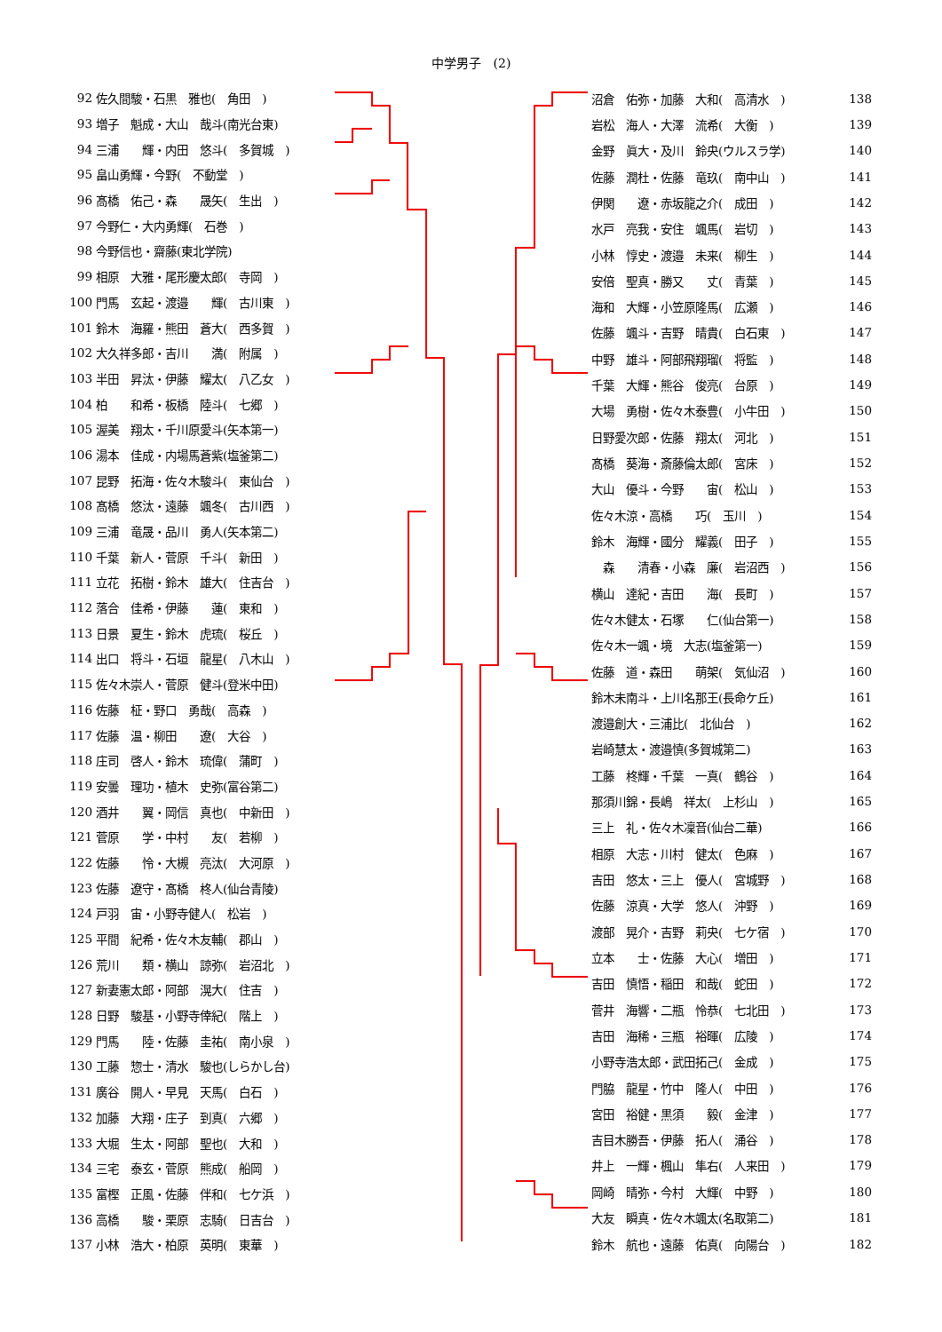中学男子　(2)
| 92 | 佐久間駿・石黒 雅也( 角田 ) |
| 93 | 増子 魁成・大山 哉斗(南光台東) |
| 94 | 三浦 輝・内田 悠斗( 多賀城 ) |
| 95 | 畠山勇輝・今野( 不動堂 ) |
| 96 | 髙橋 佑己・森 晟矢( 生出 ) |
| 97 | 今野仁・大内勇輝( 石巻 ) |
| 98 | 今野信也・齋藤(東北学院) |
| 99 | 相原 大雅・尾形慶太郎( 寺岡 ) |
| 100 | 門馬 玄起・渡邉 輝( 古川東 ) |
| 101 | 鈴木 海羅・熊田 蒼大( 西多賀 ) |
| 102 | 大久祥多郎・吉川 満( 附属 ) |
| 103 | 半田 昇汰・伊藤 耀太( 八乙女 ) |
| 104 | 柏 和希・板橋 陸斗( 七郷 ) |
| 105 | 渥美 翔太・千川原愛斗(矢本第一) |
| 106 | 湯本 佳成・内場馬蒼紫(塩釜第二) |
| 107 | 昆野 拓海・佐々木駿斗( 東仙台 ) |
| 108 | 髙橋 悠汰・遠藤 颯冬( 古川西 ) |
| 109 | 三浦 竜晟・品川 勇人(矢本第二) |
| 110 | 千葉 新人・菅原 千斗( 新田 ) |
| 111 | 立花 拓樹・鈴木 雄大( 住吉台 ) |
| 112 | 落合 佳希・伊藤 蓮( 東和 ) |
| 113 | 日景 夏生・鈴木 虎琉( 桜丘 ) |
| 114 | 出口 将斗・石垣 龍星( 八木山 ) |
| 115 | 佐々木崇人・菅原 健斗(登米中田) |
| 116 | 佐藤 柾・野口 勇哉( 高森 ) |
| 117 | 佐藤 温・柳田 遼( 大谷 ) |
| 118 | 庄司 啓人・鈴木 琉偉( 蒲町 ) |
| 119 | 安曇 理功・植木 史弥(富谷第二) |
| 120 | 酒井 翼・岡信 真也( 中新田 ) |
| 121 | 菅原 学・中村 友( 若柳 ) |
| 122 | 佐藤 怜・大槻 亮汰( 大河原 ) |
| 123 | 佐藤 遼守・髙橋 柊人(仙台青陵) |
| 124 | 戸羽 宙・小野寺健人( 松岩 ) |
| 125 | 平間 紀希・佐々木友輔( 郡山 ) |
| 126 | 荒川 類・横山 諒弥( 岩沼北 ) |
| 127 | 新妻憲太郎・阿部 滉大( 住吉 ) |
| 128 | 日野 駿基・小野寺倖紀( 階上 ) |
| 129 | 門馬 陸・佐藤 圭祐( 南小泉 ) |
| 130 | 工藤 惣士・清水 駿也(しらかし台) |
| 131 | 廣谷 開人・早見 天馬( 白石 ) |
| 132 | 加藤 大翔・庄子 到真( 六郷 ) |
| 133 | 大堀 生太・阿部 聖也( 大和 ) |
| 134 | 三宅 泰玄・菅原 熊成( 船岡 ) |
| 135 | 富樫 正風・佐藤 伴和( 七ケ浜 ) |
| 136 | 高橋 駿・栗原 志騎( 日吉台 ) |
| 137 | 小林 浩大・柏原 英明( 東華 ) |
| 沼倉 佑弥・加藤 大和( 高清水 ) | 138 |
| 岩松 海人・大澤 流希( 大衡 ) | 139 |
| 金野 眞大・及川 鈴央(ウルスラ学) | 140 |
| 佐藤 潤杜・佐藤 竜玖( 南中山 ) | 141 |
| 伊関 遼・赤坂龍之介( 成田 ) | 142 |
| 水戸 亮我・安住 颯馬( 岩切 ) | 143 |
| 小林 惇史・渡邉 未来( 柳生 ) | 144 |
| 安倍 聖真・勝又 丈( 青葉 ) | 145 |
| 海和 大輝・小笠原隆馬( 広瀬 ) | 146 |
| 佐藤 颯斗・吉野 晴貴( 白石東 ) | 147 |
| 中野 雄斗・阿部飛翔瑠( 将監 ) | 148 |
| 千葉 大輝・熊谷 俊亮( 台原 ) | 149 |
| 大場 勇樹・佐々木泰豊( 小牛田 ) | 150 |
| 日野愛次郎・佐藤 翔太( 河北 ) | 151 |
| 髙橋 葵海・斎藤倫太郎( 宮床 ) | 152 |
| 大山 優斗・今野 宙( 松山 ) | 153 |
| 佐々木涼・高橋 巧( 玉川 ) | 154 |
| 鈴木 海輝・國分 耀義( 田子 ) | 155 |
| 森 清春・小森 廉( 岩沼西 ) | 156 |
| 横山 達紀・吉田 海( 長町 ) | 157 |
| 佐々木健太・石塚 仁(仙台第一) | 158 |
| 佐々木一颯・境 大志(塩釜第一) | 159 |
| 佐藤 道・森田 萌架( 気仙沼 ) | 160 |
| 鈴木未南斗・上川名那王(長命ケ丘) | 161 |
| 渡邉創大・三浦比( 北仙台 ) | 162 |
| 岩崎慧太・渡邉慎(多賀城第二) | 163 |
| 工藤 柊輝・千葉 一真( 鶴谷 ) | 164 |
| 那須川錦・長嶋 祥太( 上杉山 ) | 165 |
| 三上 礼・佐々木凜音(仙台二華) | 166 |
| 相原 大志・川村 健太( 色麻 ) | 167 |
| 吉田 悠太・三上 優人( 宮城野 ) | 168 |
| 佐藤 涼真・大学 悠人( 沖野 ) | 169 |
| 渡部 晃介・吉野 莉央( 七ケ宿 ) | 170 |
| 立本 士・佐藤 大心( 増田 ) | 171 |
| 吉田 慎悟・稲田 和哉( 蛇田 ) | 172 |
| 菅井 海響・二瓶 怜恭( 七北田 ) | 173 |
| 吉田 海稀・三瓶 裕暉( 広陵 ) | 174 |
| 小野寺浩太郎・武田拓己( 金成 ) | 175 |
| 門脇 龍星・竹中 隆人( 中田 ) | 176 |
| 宮田 裕健・黒須 毅( 金津 ) | 177 |
| 吉目木勝吾・伊藤 拓人( 涌谷 ) | 178 |
| 井上 一輝・楓山 隼右( 人来田 ) | 179 |
| 岡崎 晴弥・今村 大輝( 中野 ) | 180 |
| 大友 瞬真・佐々木颯太(名取第二) | 181 |
| 鈴木 航也・遠藤 佑真( 向陽台 ) | 182 |